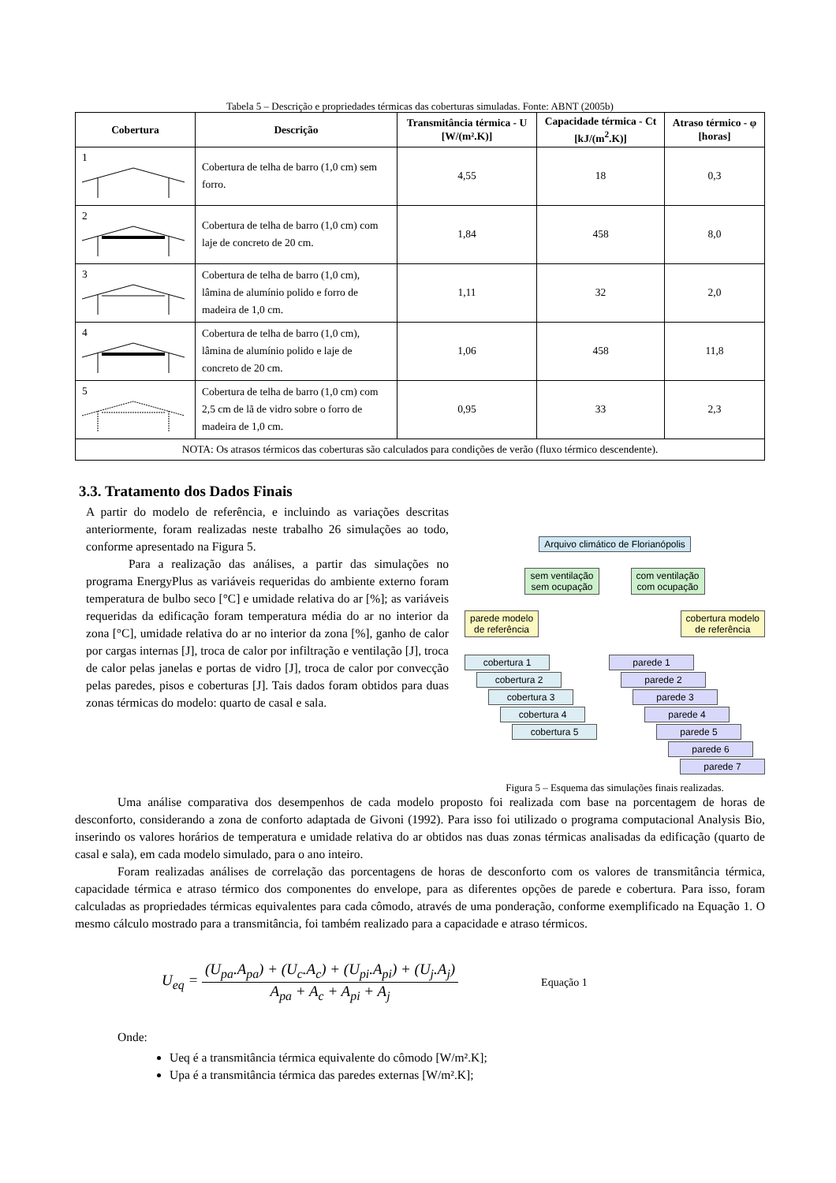Tabela 5 – Descrição e propriedades térmicas das coberturas simuladas. Fonte: ABNT (2005b)
| Cobertura | Descrição | Transmitância térmica - U [W/(m².K)] | Capacidade térmica - Ct [kJ/(m<sup>2</sup>.K)] | Atraso térmico - φ [horas] |
| --- | --- | --- | --- | --- |
| 1 | Cobertura de telha de barro (1,0 cm) sem forro. | 4,55 | 18 | 0,3 |
| 2 | Cobertura de telha de barro (1,0 cm) com laje de concreto de 20 cm. | 1,84 | 458 | 8,0 |
| 3 | Cobertura de telha de barro (1,0 cm), lâmina de alumínio polido e forro de madeira de 1,0 cm. | 1,11 | 32 | 2,0 |
| 4 | Cobertura de telha de barro (1,0 cm), lâmina de alumínio polido e laje de concreto de 20 cm. | 1,06 | 458 | 11,8 |
| 5 | Cobertura de telha de barro (1,0 cm) com 2,5 cm de lã de vidro sobre o forro de madeira de 1,0 cm. | 0,95 | 33 | 2,3 |
| NOTA: Os atrasos térmicos das coberturas são calculados para condições de verão (fluxo térmico descendente). | | | | |
3.3. Tratamento dos Dados Finais
A partir do modelo de referência, e incluindo as variações descritas anteriormente, foram realizadas neste trabalho 26 simulações ao todo, conforme apresentado na Figura 5.
Para a realização das análises, a partir das simulações no programa EnergyPlus as variáveis requeridas do ambiente externo foram temperatura de bulbo seco [°C] e umidade relativa do ar [%]; as variáveis requeridas da edificação foram temperatura média do ar no interior da zona [°C], umidade relativa do ar no interior da zona [%], ganho de calor por cargas internas [J], troca de calor por infiltração e ventilação [J], troca de calor pelas janelas e portas de vidro [J], troca de calor por convecção pelas paredes, pisos e coberturas [J]. Tais dados foram obtidos para duas zonas térmicas do modelo: quarto de casal e sala.
Arquivo climático de Florianópolis
sem ventilação
sem ocupação com ventilação
com ocupação
parede modelo
de referência cobertura modelo
de referência
cobertura 1
cobertura 2
cobertura 3
cobertura 4
cobertura 5
parede 1
parede 2
parede 3
parede 4
parede 5
parede 6
parede 7
Figura 5 – Esquema das simulações finais realizadas.
Uma análise comparativa dos desempenhos de cada modelo proposto foi realizada com base na porcentagem de horas de desconforto, considerando a zona de conforto adaptada de Givoni (1992). Para isso foi utilizado o programa computacional Analysis Bio, inserindo os valores horários de temperatura e umidade relativa do ar obtidos nas duas zonas térmicas analisadas da edificação (quarto de casal e sala), em cada modelo simulado, para o ano inteiro.
Foram realizadas análises de correlação das porcentagens de horas de desconforto com os valores de transmitância térmica, capacidade térmica e atraso térmico dos componentes do envelope, para as diferentes opções de parede e cobertura. Para isso, foram calculadas as propriedades térmicas equivalentes para cada cômodo, através de uma ponderação, conforme exemplificado na Equação 1. O mesmo cálculo mostrado para a transmitância, foi também realizado para a capacidade e atraso térmicos.
U<sub>eq</sub> = (U<sub>pa</sub>.A<sub>pa</sub>) + (U<sub>c</sub>.A<sub>c</sub>) + (U<sub>pi</sub>.A<sub>pi</sub>) + (U<sub>j</sub>.A<sub>j</sub>) A<sub>pa</sub> + A<sub>c</sub> + A<sub>pi</sub> + A<sub>j</sub> Equação 1
Onde:
Ueq é a transmitância térmica equivalente do cômodo [W/m².K];
Upa é a transmitância térmica das paredes externas [W/m².K];